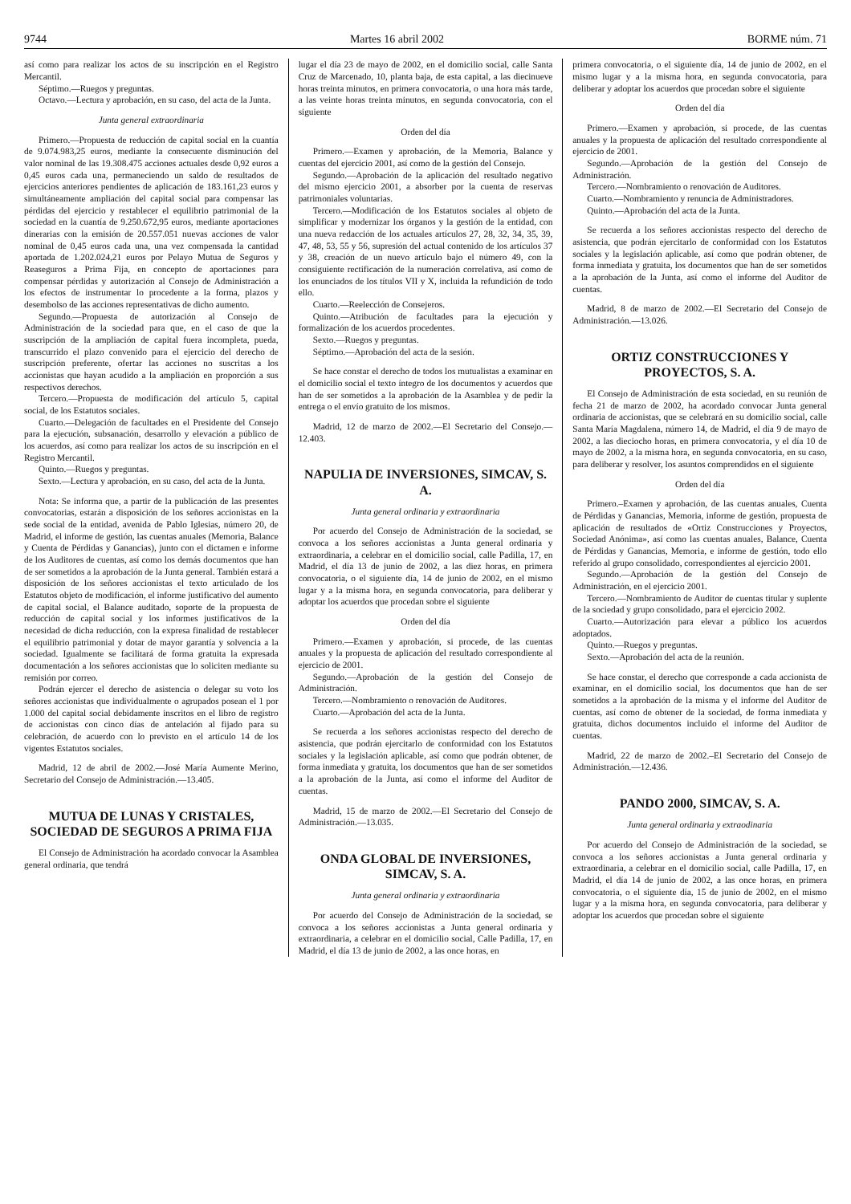9744 Martes 16 abril 2002 BORME núm. 71
así como para realizar los actos de su inscripción en el Registro Mercantil.
Séptimo.—Ruegos y preguntas.
Octavo.—Lectura y aprobación, en su caso, del acta de la Junta.
Junta general extraordinaria
Primero.—Propuesta de reducción de capital social en la cuantía de 9.074.983,25 euros, mediante la consecuente disminución del valor nominal de las 19.308.475 acciones actuales desde 0,92 euros a 0,45 euros cada una, permaneciendo un saldo de resultados de ejercicios anteriores pendientes de aplicación de 183.161,23 euros y simultáneamente ampliación del capital social para compensar las pérdidas del ejercicio y restablecer el equilibrio patrimonial de la sociedad en la cuantía de 9.250.672,95 euros, mediante aportaciones dinerarias con la emisión de 20.557.051 nuevas acciones de valor nominal de 0,45 euros cada una, una vez compensada la cantidad aportada de 1.202.024,21 euros por Pelayo Mutua de Seguros y Reaseguros a Prima Fija, en concepto de aportaciones para compensar pérdidas y autorización al Consejo de Administración a los efectos de instrumentar lo procedente a la forma, plazos y desembolso de las acciones representativas de dicho aumento.
Segundo.—Propuesta de autorización al Consejo de Administración de la sociedad para que, en el caso de que la suscripción de la ampliación de capital fuera incompleta, pueda, transcurrido el plazo convenido para el ejercicio del derecho de suscripción preferente, ofertar las acciones no suscritas a los accionistas que hayan acudido a la ampliación en proporción a sus respectivos derechos.
Tercero.—Propuesta de modificación del artículo 5, capital social, de los Estatutos sociales.
Cuarto.—Delegación de facultades en el Presidente del Consejo para la ejecución, subsanación, desarrollo y elevación a público de los acuerdos, así como para realizar los actos de su inscripción en el Registro Mercantil.
Quinto.—Ruegos y preguntas.
Sexto.—Lectura y aprobación, en su caso, del acta de la Junta.
Nota: Se informa que, a partir de la publicación de las presentes convocatorias, estarán a disposición de los señores accionistas en la sede social de la entidad, avenida de Pablo Iglesias, número 20, de Madrid, el informe de gestión, las cuentas anuales (Memoria, Balance y Cuenta de Pérdidas y Ganancias), junto con el dictamen e informe de los Auditores de cuentas, así como los demás documentos que han de ser sometidos a la aprobación de la Junta general. También estará a disposición de los señores accionistas el texto articulado de los Estatutos objeto de modificación, el informe justificativo del aumento de capital social, el Balance auditado, soporte de la propuesta de reducción de capital social y los informes justificativos de la necesidad de dicha reducción, con la expresa finalidad de restablecer el equilibrio patrimonial y dotar de mayor garantía y solvencia a la sociedad. Igualmente se facilitará de forma gratuita la expresada documentación a los señores accionistas que lo soliciten mediante su remisión por correo.
Podrán ejercer el derecho de asistencia o delegar su voto los señores accionistas que individualmente o agrupados posean el 1 por 1.000 del capital social debidamente inscritos en el libro de registro de accionistas con cinco días de antelación al fijado para su celebración, de acuerdo con lo previsto en el artículo 14 de los vigentes Estatutos sociales.
Madrid, 12 de abril de 2002.—José María Aumente Merino, Secretario del Consejo de Administración.—13.405.
MUTUA DE LUNAS Y CRISTALES, SOCIEDAD DE SEGUROS A PRIMA FIJA
El Consejo de Administración ha acordado convocar la Asamblea general ordinaria, que tendrá
lugar el día 23 de mayo de 2002, en el domicilio social, calle Santa Cruz de Marcenado, 10, planta baja, de esta capital, a las diecinueve horas treinta minutos, en primera convocatoria, o una hora más tarde, a las veinte horas treinta minutos, en segunda convocatoria, con el siguiente
Orden del día
Primero.—Examen y aprobación, de la Memoria, Balance y cuentas del ejercicio 2001, así como de la gestión del Consejo.
Segundo.—Aprobación de la aplicación del resultado negativo del mismo ejercicio 2001, a absorber por la cuenta de reservas patrimoniales voluntarias.
Tercero.—Modificación de los Estatutos sociales al objeto de simplificar y modernizar los órganos y la gestión de la entidad, con una nueva redacción de los actuales artículos 27, 28, 32, 34, 35, 39, 47, 48, 53, 55 y 56, supresión del actual contenido de los artículos 37 y 38, creación de un nuevo artículo bajo el número 49, con la consiguiente rectificación de la numeración correlativa, así como de los enunciados de los títulos VII y X, incluida la refundición de todo ello.
Cuarto.—Reelección de Consejeros.
Quinto.—Atribución de facultades para la ejecución y formalización de los acuerdos procedentes.
Sexto.—Ruegos y preguntas.
Séptimo.—Aprobación del acta de la sesión.
Se hace constar el derecho de todos los mutualistas a examinar en el domicilio social el texto íntegro de los documentos y acuerdos que han de ser sometidos a la aprobación de la Asamblea y de pedir la entrega o el envío gratuito de los mismos.
Madrid, 12 de marzo de 2002.—El Secretario del Consejo.—12.403.
NAPULIA DE INVERSIONES, SIMCAV, S. A.
Junta general ordinaria y extraordinaria
Por acuerdo del Consejo de Administración de la sociedad, se convoca a los señores accionistas a Junta general ordinaria y extraordinaria, a celebrar en el domicilio social, calle Padilla, 17, en Madrid, el día 13 de junio de 2002, a las diez horas, en primera convocatoria, o el siguiente día, 14 de junio de 2002, en el mismo lugar y a la misma hora, en segunda convocatoria, para deliberar y adoptar los acuerdos que procedan sobre el siguiente
Orden del día
Primero.—Examen y aprobación, si procede, de las cuentas anuales y la propuesta de aplicación del resultado correspondiente al ejercicio de 2001.
Segundo.—Aprobación de la gestión del Consejo de Administración.
Tercero.—Nombramiento o renovación de Auditores.
Cuarto.—Aprobación del acta de la Junta.
Se recuerda a los señores accionistas respecto del derecho de asistencia, que podrán ejercitarlo de conformidad con los Estatutos sociales y la legislación aplicable, así como que podrán obtener, de forma inmediata y gratuita, los documentos que han de ser sometidos a la aprobación de la Junta, así como el informe del Auditor de cuentas.
Madrid, 15 de marzo de 2002.—El Secretario del Consejo de Administración.—13.035.
ONDA GLOBAL DE INVERSIONES, SIMCAV, S. A.
Junta general ordinaria y extraordinaria
Por acuerdo del Consejo de Administración de la sociedad, se convoca a los señores accionistas a Junta general ordinaria y extraordinaria, a celebrar en el domicilio social, Calle Padilla, 17, en Madrid, el día 13 de junio de 2002, a las once horas, en
primera convocatoria, o el siguiente día, 14 de junio de 2002, en el mismo lugar y a la misma hora, en segunda convocatoria, para deliberar y adoptar los acuerdos que procedan sobre el siguiente
Orden del día
Primero.—Examen y aprobación, si procede, de las cuentas anuales y la propuesta de aplicación del resultado correspondiente al ejercicio de 2001.
Segundo.—Aprobación de la gestión del Consejo de Administración.
Tercero.—Nombramiento o renovación de Auditores.
Cuarto.—Nombramiento y renuncia de Administradores.
Quinto.—Aprobación del acta de la Junta.
Se recuerda a los señores accionistas respecto del derecho de asistencia, que podrán ejercitarlo de conformidad con los Estatutos sociales y la legislación aplicable, así como que podrán obtener, de forma inmediata y gratuita, los documentos que han de ser sometidos a la aprobación de la Junta, así como el informe del Auditor de cuentas.
Madrid, 8 de marzo de 2002.—El Secretario del Consejo de Administración.—13.026.
ORTIZ CONSTRUCCIONES Y PROYECTOS, S. A.
El Consejo de Administración de esta sociedad, en su reunión de fecha 21 de marzo de 2002, ha acordado convocar Junta general ordinaria de accionistas, que se celebrará en su domicilio social, calle Santa María Magdalena, número 14, de Madrid, el día 9 de mayo de 2002, a las dieciocho horas, en primera convocatoria, y el día 10 de mayo de 2002, a la misma hora, en segunda convocatoria, en su caso, para deliberar y resolver, los asuntos comprendidos en el siguiente
Orden del día
Primero.–Examen y aprobación, de las cuentas anuales, Cuenta de Pérdidas y Ganancias, Memoria, informe de gestión, propuesta de aplicación de resultados de «Ortiz Construcciones y Proyectos, Sociedad Anónima», así como las cuentas anuales, Balance, Cuenta de Pérdidas y Ganancias, Memoria, e informe de gestión, todo ello referido al grupo consolidado, correspondientes al ejercicio 2001.
Segundo.—Aprobación de la gestión del Consejo de Administración, en el ejercicio 2001.
Tercero.—Nombramiento de Auditor de cuentas titular y suplente de la sociedad y grupo consolidado, para el ejercicio 2002.
Cuarto.—Autorización para elevar a público los acuerdos adoptados.
Quinto.—Ruegos y preguntas.
Sexto.—Aprobación del acta de la reunión.
Se hace constar, el derecho que corresponde a cada accionista de examinar, en el domicilio social, los documentos que han de ser sometidos a la aprobación de la misma y el informe del Auditor de cuentas, así como de obtener de la sociedad, de forma inmediata y gratuita, dichos documentos incluido el informe del Auditor de cuentas.
Madrid, 22 de marzo de 2002.–El Secretario del Consejo de Administración.—12.436.
PANDO 2000, SIMCAV, S. A.
Junta general ordinaria y extraodinaria
Por acuerdo del Consejo de Administración de la sociedad, se convoca a los señores accionistas a Junta general ordinaria y extraordinaria, a celebrar en el domicilio social, calle Padilla, 17, en Madrid, el día 14 de junio de 2002, a las once horas, en primera convocatoria, o el siguiente día, 15 de junio de 2002, en el mismo lugar y a la misma hora, en segunda convocatoria, para deliberar y adoptar los acuerdos que procedan sobre el siguiente